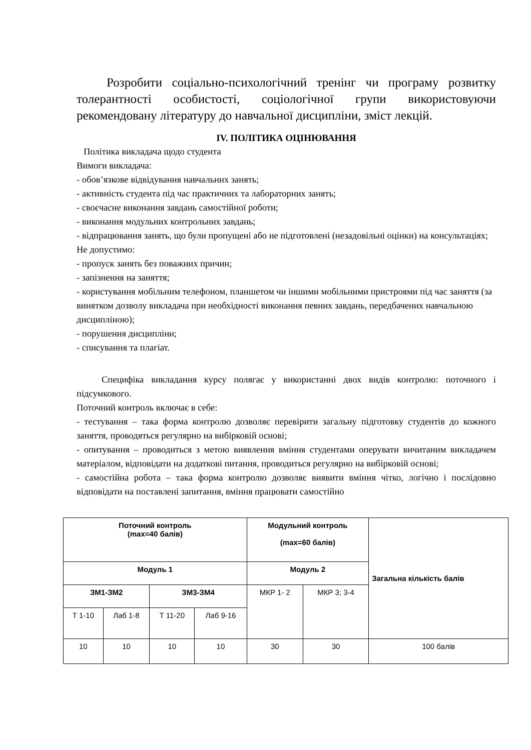Розробити соціально-психологічний тренінг чи програму розвитку толерантності особистості, соціологічної групи використовуючи рекомендовану літературу до навчальної дисципліни, зміст лекцій.
IV. ПОЛІТИКА ОЦІНЮВАННЯ
Політика викладача щодо студента
Вимоги викладача:
- обов’язкове відвідування навчальних занять;
- активність студента під час практичних та лабораторних занять;
- своєчасне виконання завдань самостійної роботи;
- виконання модульних контрольних завдань;
- відпрацювання занять, що були пропущені або не підготовлені (незадовільні оцінки) на консультаціях;
Не допустимо:
- пропуск занять без поважних причин;
- запізнення на заняття;
- користування мобільним телефоном, планшетом чи іншими мобільними пристроями під час заняття (за винятком дозволу викладача при необхідності виконання певних завдань, передбачених навчальною дисципліною);
- порушення дисципліни;
- списування та плагіат.
Специфіка викладання курсу полягає у використанні двох видів контролю: поточного і підсумкового.
Поточний контроль включає в себе:
- тестування – така форма контролю дозволяє перевірити загальну підготовку студентів до кожного заняття, проводяться регулярно на вибірковій основі;
- опитування – проводиться з метою виявлення вміння студентами оперувати вичитаним викладачем матеріалом, відповідати на додаткові питання, проводиться регулярно на вибірковій основі;
- самостійна робота – така форма контролю дозволяє виявити вміння чітко, логічно і послідовно відповідати на поставлені запитання, вміння працювати самостійно
| Поточний контроль (max=40 балів) | | | | Модульний контроль (max=60 балів) | | Загальна кількість балів |
| Модуль 1 | | | | Модуль 2 | | |
| ЗМ1-ЗМ2 | | ЗМ3-ЗМ4 | | МКР 1- 2 | МКР 3; 3-4 | |
| Т 1-10 | Лаб 1-8 | Т 11-20 | Лаб 9-16 | | | |
| 10 | 10 | 10 | 10 | 30 | 30 | 100 балів |